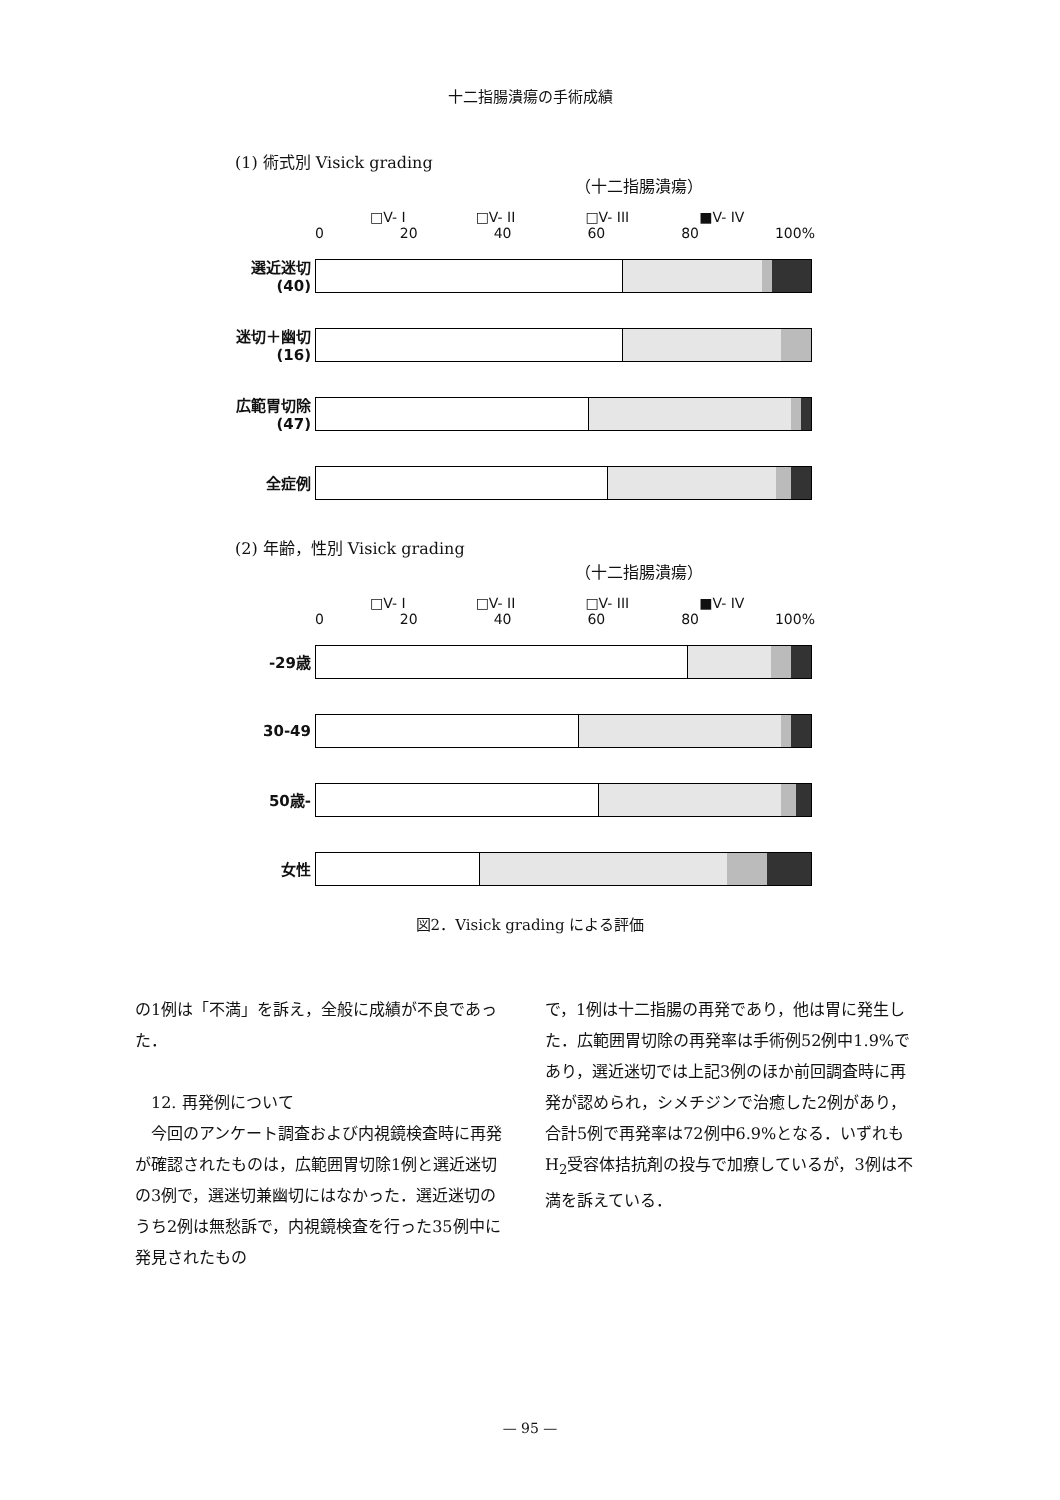十二指腸潰瘍の手術成績
(1) 術式別 Visick grading
（十二指腸潰瘍）
□V- I □V- II □V- III ■V- IV
0 20 40 60 80 100%
選近迷切 (40)
迷切＋幽切 (16)
広範胃切除 (47)
全症例
(2) 年齢，性別 Visick grading
（十二指腸潰瘍）
□V- I □V- II □V- III ■V- IV
0 20 40 60 80 100%
-29歳
30-49
50歳-
女性
図2．Visick grading による評価
の1例は「不満」を訴え，全般に成績が不良であった．
　12. 再発例について
　今回のアンケート調査および内視鏡検査時に再発が確認されたものは，広範囲胃切除1例と選近迷切の3例で，選迷切兼幽切にはなかった．選近迷切のうち2例は無愁訴で，内視鏡検査を行った35例中に発見されたもの
で，1例は十二指腸の再発であり，他は胃に発生した．広範囲胃切除の再発率は手術例52例中1.9%であり，選近迷切では上記3例のほか前回調査時に再発が認められ，シメチジンで治癒した2例があり，合計5例で再発率は72例中6.9%となる．いずれもH<sub>2</sub>受容体拮抗剤の投与で加療しているが，3例は不満を訴えている．
— 95 —